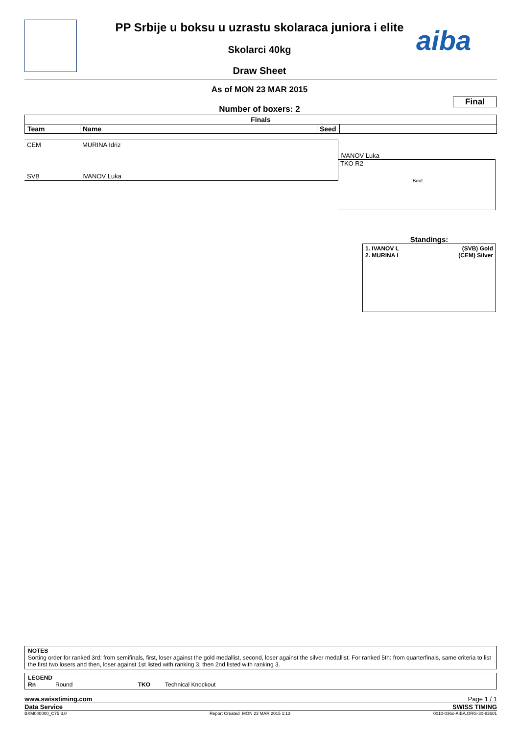PP Srbije u boksu u uzrastu skolaraca juniora i elite aiba
Skolarci 40kg
Draw Sheet
As of MON 23 MAR 2015
Final
Number of boxers: 2
| Finals | | | |
| --- | --- | --- | --- |
| Team | Name | Seed | |
CEM MURINA Idriz
SVB IVANOV Luka
IVANOV Luka
TKO R2
Bout
Standings:
1. IVANOV L (SVB) Gold
2. MURINA I (CEM) Silver
NOTES
Sorting order for ranked 3rd: from semifinals, first, loser against the gold medallist, second, loser against the silver medallist. For ranked 5th: from quarterfinals, same criteria to list the first two losers and then, loser against 1st listed with ranking 3, then 2nd listed with ranking 3.
LEGEND
Rn Round TKO Technical Knockout
www.swisstiming.com Page 1 / 1
Data Service SWISS TIMING
BXM040000_C75 3.0 Report Created MON 23 MAR 2015 1:13 0010-036c-AIBA.ORG-30-82601